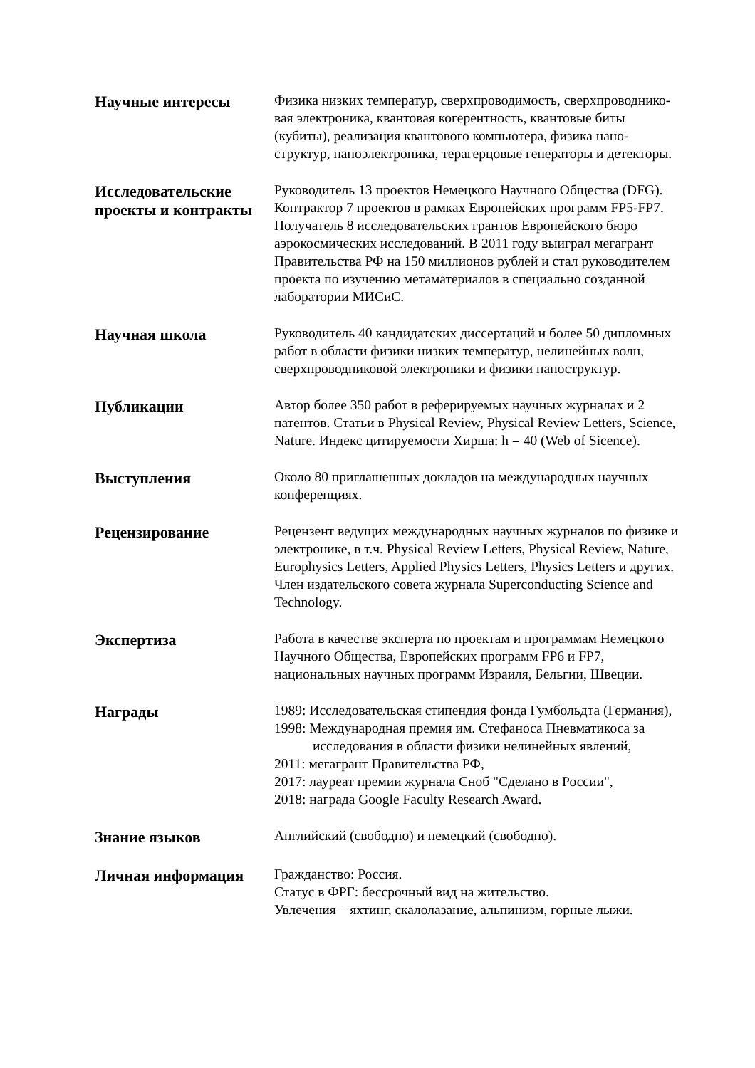Научные интересы
Физика низких температур, сверхпроводимость, сверхпроводнико-
вая электроника, квантовая когерентность, квантовые биты
(кубиты), реализация квантового компьютера, физика нано-
структур, наноэлектроника, терагерцовые генераторы и детекторы.
Исследовательские проекты и контракты
Руководитель 13 проектов Немецкого Научного Общества (DFG).
Контрактор 7 проектов в рамках Европейских программ FP5-FP7.
Получатель 8 исследовательских грантов Европейского бюро
аэрокосмических исследований. В 2011 году выиграл мегагрант
Правительства РФ на 150 миллионов рублей и стал руководителем
проекта по изучению метаматериалов в специально созданной
лаборатории МИСиС.
Научная школа
Руководитель 40 кандидатских диссертаций и более 50 дипломных
работ в области физики низких температур, нелинейных волн,
сверхпроводниковой электроники и физики наноструктур.
Публикации
Автор более 350 работ в реферируемых научных журналах и 2
патентов. Статьи в Physical Review, Physical Review Letters, Science,
Nature. Индекс цитируемости Хирша: h = 40 (Web of Sicence).
Выступления
Около 80 приглашенных докладов на международных научных
конференциях.
Рецензирование
Рецензент ведущих международных научных журналов по физике и
электронике, в т.ч. Physical Review Letters, Physical Review, Nature,
Europhysics Letters, Applied Physics Letters, Physics Letters и других.
Член издательского совета журнала Superconducting Science and
Technology.
Экспертиза
Работа в качестве эксперта по проектам и программам Немецкого
Научного Общества, Европейских программ FP6 и FP7,
национальных научных программ Израиля, Бельгии, Швеции.
Награды
1989: Исследовательская стипендия фонда Гумбольдта (Германия),
1998: Международная премия им. Стефаноса Пневматикоса за
исследования в области физики нелинейных явлений,
2011: мегагрант Правительства РФ,
2017: лауреат премии журнала Сноб "Сделано в России",
2018: награда Google Faculty Research Award.
Знание языков
Английский (свободно) и немецкий (свободно).
Личная информация
Гражданство: Россия.
Статус в ФРГ: бессрочный вид на жительство.
Увлечения – яхтинг, скалолазание, альпинизм, горные лыжи.